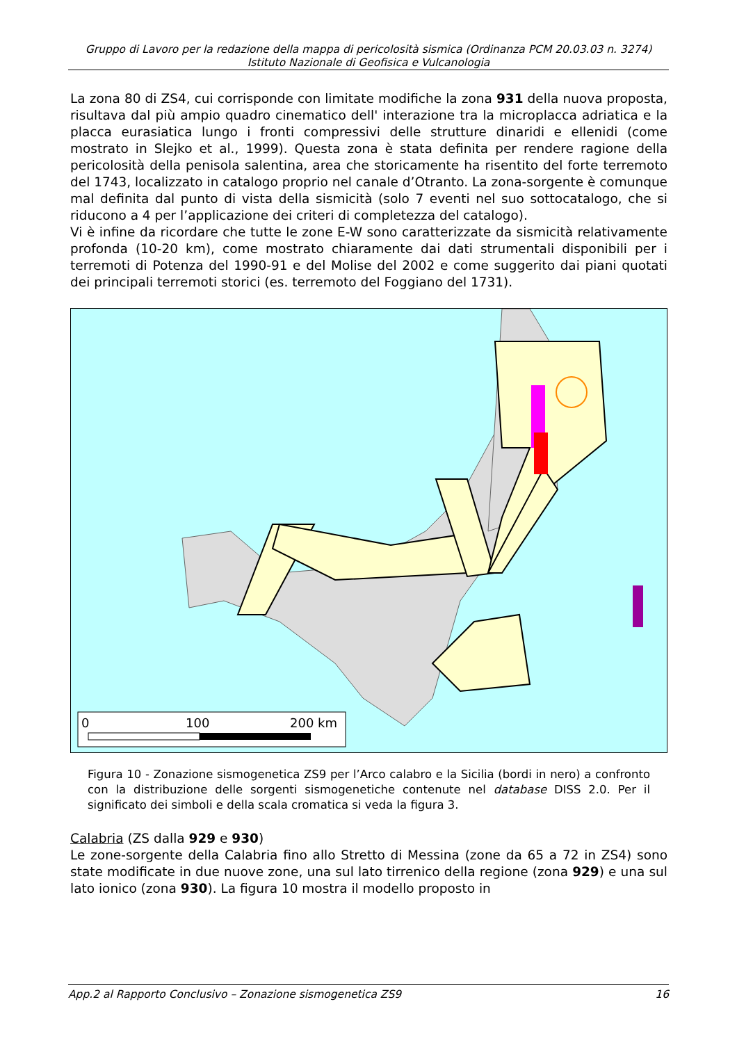Gruppo di Lavoro per la redazione della mappa di pericolosità sismica (Ordinanza PCM 20.03.03 n. 3274)
Istituto Nazionale di Geofisica e Vulcanologia
La zona 80 di ZS4, cui corrisponde con limitate modifiche la zona 931 della nuova proposta, risultava dal più ampio quadro cinematico dell' interazione tra la microplacca adriatica e la placca eurasiatica lungo i fronti compressivi delle strutture dinaridi e ellenidi (come mostrato in Slejko et al., 1999). Questa zona è stata definita per rendere ragione della pericolosità della penisola salentina, area che storicamente ha risentito del forte terremoto del 1743, localizzato in catalogo proprio nel canale d’Otranto. La zona-sorgente è comunque mal definita dal punto di vista della sismicità (solo 7 eventi nel suo sottocatalogo, che si riducono a 4 per l’applicazione dei criteri di completezza del catalogo).
Vi è infine da ricordare che tutte le zone E-W sono caratterizzate da sismicità relativamente profonda (10-20 km), come mostrato chiaramente dai dati strumentali disponibili per i terremoti di Potenza del 1990-91 e del Molise del 2002 e come suggerito dai piani quotati dei principali terremoti storici (es. terremoto del Foggiano del 1731).
0
100
200 km
Figura 10 - Zonazione sismogenetica ZS9 per l’Arco calabro e la Sicilia (bordi in nero) a confronto con la distribuzione delle sorgenti sismogenetiche contenute nel database DISS 2.0. Per il significato dei simboli e della scala cromatica si veda la figura 3.
Calabria (ZS dalla 929 e 930)
Le zone-sorgente della Calabria fino allo Stretto di Messina (zone da 65 a 72 in ZS4) sono state modificate in due nuove zone, una sul lato tirrenico della regione (zona 929) e una sul lato ionico (zona 930). La figura 10 mostra il modello proposto in
App.2 al Rapporto Conclusivo – Zonazione sismogenetica ZS9 16